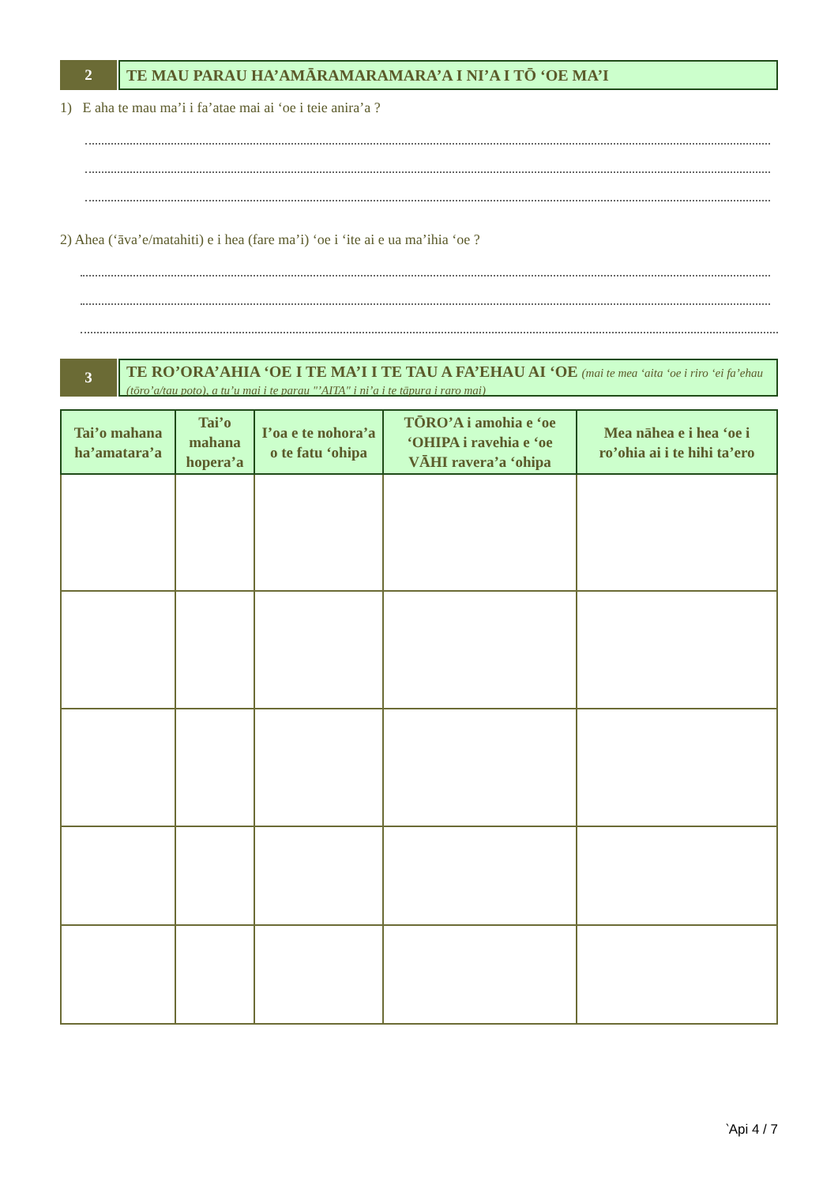2
TE MAU PARAU HA’AMĀRAMARAMARA’A I NI’A I TŌ ‘OE MA’I
1) E aha te mau ma’i i fa’atae mai ai ‘oe i teie anira’a ?
2) Ahea (‘āva’e/matahiti) e i hea (fare ma’i) ‘oe i ‘ite ai e ua ma’ihia ‘oe ?
3
TE RO’ORA’AHIA ‘OE I TE MA’I I TE TAU A FA’EHAU AI ‘OE (mai te mea ‘aita ‘oe i riro ‘ei fa’ehau (tōro’a/tau poto), a tu’u mai i te parau "’AITA" i ni’a i te tāpura i raro mai)
| Tai’o mahana ha’amatara’a | Tai’o mahana hopera’a | I’oa e te nohora’a o te fatu ‘ohipa | TŌRO’A i amohia e ‘oe ‘OHIPA i ravehia e ‘oe VĀHI ravera’a ‘ohipa | Mea nāhea e i hea ‘oe i ro’ohia ai i te hihi ta’ero |
| --- | --- | --- | --- | --- |
‵Api 4 / 7